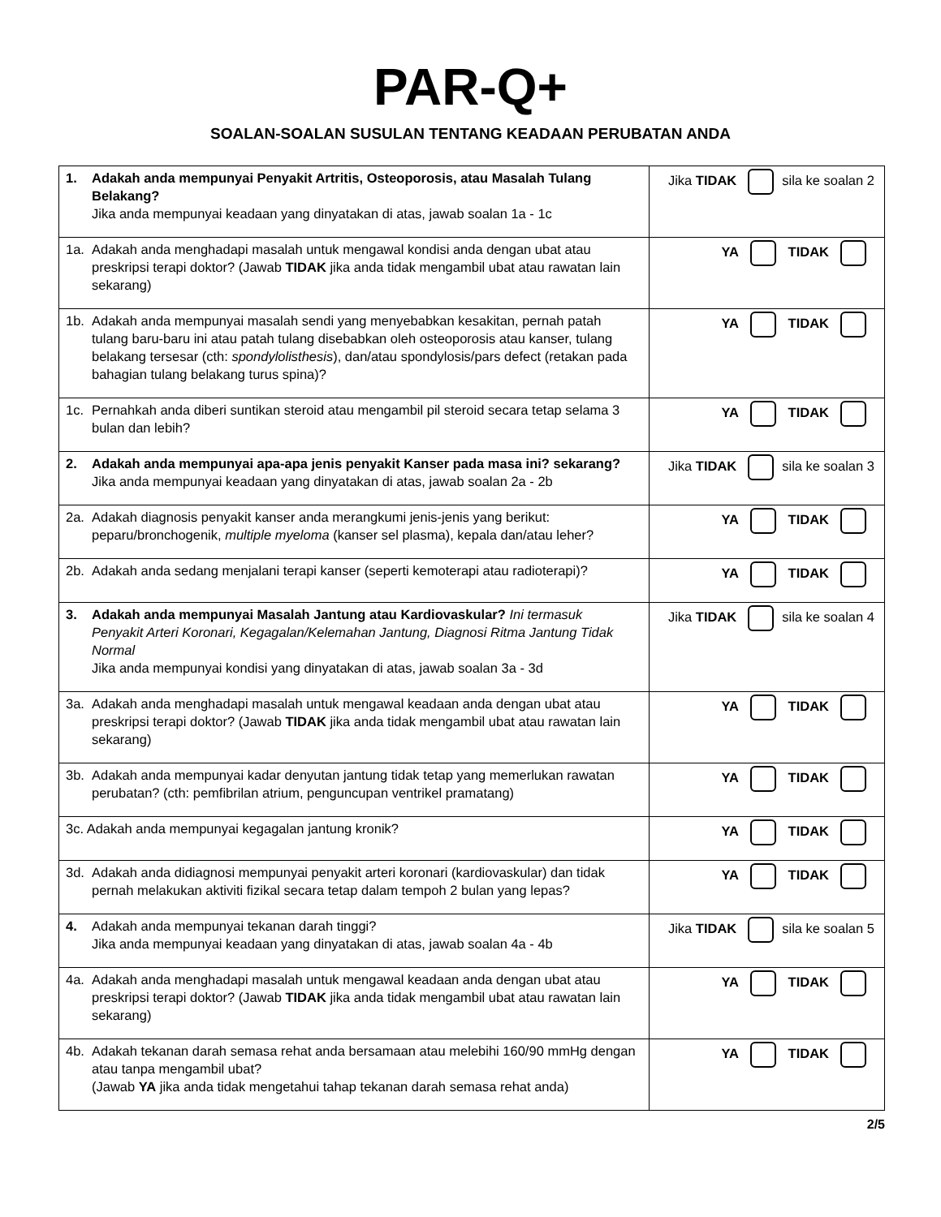PAR-Q+
SOALAN-SOALAN SUSULAN TENTANG KEADAAN PERUBATAN ANDA
| 1. Adakah anda mempunyai Penyakit Artritis, Osteoporosis, atau Masalah Tulang Belakang? Jika anda mempunyai keadaan yang dinyatakan di atas, jawab soalan 1a - 1c | Jika TIDAK sila ke soalan 2 |
| 1a. Adakah anda menghadapi masalah untuk mengawal kondisi anda dengan ubat atau preskripsi terapi doktor? (Jawab TIDAK jika anda tidak mengambil ubat atau rawatan lain sekarang) | YA TIDAK |
| 1b. Adakah anda mempunyai masalah sendi yang menyebabkan kesakitan, pernah patah tulang baru-baru ini atau patah tulang disebabkan oleh osteoporosis atau kanser, tulang belakang tersesar (cth: spondylolisthesis ), dan/atau spondylosis/pars defect (retakan pada bahagian tulang belakang turus spina)? | YA TIDAK |
| 1c. Pernahkah anda diberi suntikan steroid atau mengambil pil steroid secara tetap selama 3 bulan dan lebih? | YA TIDAK |
| 2. Adakah anda mempunyai apa-apa jenis penyakit Kanser pada masa ini? sekarang? Jika anda mempunyai keadaan yang dinyatakan di atas, jawab soalan 2a - 2b | Jika TIDAK sila ke soalan 3 |
| 2a. Adakah diagnosis penyakit kanser anda merangkumi jenis-jenis yang berikut: peparu/bronchogenik, multiple myeloma (kanser sel plasma), kepala dan/atau leher? | YA TIDAK |
| 2b. Adakah anda sedang menjalani terapi kanser (seperti kemoterapi atau radioterapi)? | YA TIDAK |
| 3. Adakah anda mempunyai Masalah Jantung atau Kardiovaskular? Ini termasuk Penyakit Arteri Koronari, Kegagalan/Kelemahan Jantung, Diagnosi Ritma Jantung Tidak Normal Jika anda mempunyai kondisi yang dinyatakan di atas, jawab soalan 3a - 3d | Jika TIDAK sila ke soalan 4 |
| 3a. Adakah anda menghadapi masalah untuk mengawal keadaan anda dengan ubat atau preskripsi terapi doktor? (Jawab TIDAK jika anda tidak mengambil ubat atau rawatan lain sekarang) | YA TIDAK |
| 3b. Adakah anda mempunyai kadar denyutan jantung tidak tetap yang memerlukan rawatan perubatan? (cth: pemfibrilan atrium, penguncupan ventrikel pramatang) | YA TIDAK |
| 3c. Adakah anda mempunyai kegagalan jantung kronik? | YA TIDAK |
| 3d. Adakah anda didiagnosi mempunyai penyakit arteri koronari (kardiovaskular) dan tidak pernah melakukan aktiviti fizikal secara tetap dalam tempoh 2 bulan yang lepas? | YA TIDAK |
| 4. Adakah anda mempunyai tekanan darah tinggi? Jika anda mempunyai keadaan yang dinyatakan di atas, jawab soalan 4a - 4b | Jika TIDAK sila ke soalan 5 |
| 4a. Adakah anda menghadapi masalah untuk mengawal keadaan anda dengan ubat atau preskripsi terapi doktor? (Jawab TIDAK jika anda tidak mengambil ubat atau rawatan lain sekarang) | YA TIDAK |
| 4b. Adakah tekanan darah semasa rehat anda bersamaan atau melebihi 160/90 mmHg dengan atau tanpa mengambil ubat? (Jawab YA jika anda tidak mengetahui tahap tekanan darah semasa rehat anda) | YA TIDAK |
2/5